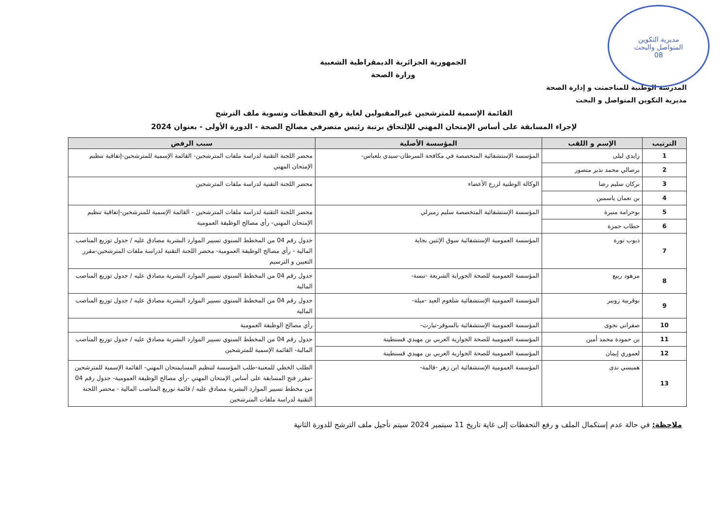مديرية التكوين
المتواصل والبحث
08
الجمهورية الجزائرية الديمقراطية الشعبية
وزارة الصحة
المدرسة الوطنية للمناجمنت و إدارة الصحة
مديرية التكوين المتواصل و البحث
القائمة الإسمية للمترشحين غيرالمقبولين لغاية رفع التحفظات وتسوية ملف الترشح
لإجراء المسابقة على أساس الإمتحان المهني للإلتحاق برتبة رئيس متصرفي مصالح الصحة - الدورة الأولى - بعنوان 2024
| الترتيب | الإسم و اللقب | المؤسسة الأصلية | سبب الرفض |
| --- | --- | --- | --- |
| 1 | زايدي ليلى | المؤسسة الإستشفائية المتخصصة في مكافحة السرطان-سيدي بلعباس- | محضر اللجنة التقنية لدراسة ملفات المترشحين- القائمة الإسمية للمترشحين-إتفاقية تنظيم الإمتحان المهني |
| 2 | برصالي محمد نذير منصور | | |
| 3 | بركان سليم رضا | الوكالة الوطنية لزرع الأعضاء | محضر اللجنة التقنية لدراسة ملفات المترشحين |
| 4 | بن نعمان ياسمين | | |
| 5 | بوحرامة منيرة | المؤسسة الإستشفائية المتخصصة سليم زميرلي | محضر اللجنة التقنية لدراسة ملفات المترشحين - القائمة الإسمية للمترشحين-إتفاقية تنظيم الإمتحان المهني- رأي مصالح الوظيفة العمومية |
| 6 | حطاب حمزة | | |
| 7 | دبوب نورة | المؤسسة العمومية الإستشفائية سوق الإثنين بجاية | جدول رقم 04 من المخطط السنوي تسيير الموارد البشرية مصادق عليه / جدول توزيع المناصب المالية - رأي مصالح الوظيفة العمومية- محضر اللجنة التقنية لدراسة ملفات المترشحين-مقرر التعيين و الترسيم |
| 8 | مزهود ربيع | المؤسسة العمومية للصحة الجوراية الشريعة -تبسة- | جدول رقم 04 من المخطط السنوي تسيير الموارد البشرية مصادق عليه / جدول توزيع المناصب المالية |
| 9 | بوقربية زوبير | المؤسسة العمومية الإستشفائية شلغوم العيد -ميلة- | جدول رقم 04 من المخطط السنوي تسيير الموارد البشرية مصادق عليه / جدول توزيع المناصب المالية |
| 10 | صفراني نجوى | المؤسسة العمومية الإستشفائية بالسوقر-تيارت- | رأي مصالح الوظيفة العمومية |
| 11 | بن حمودة محمد أمين | المؤسسة العمومية للصحة الجوارية العربي بن مهيدي قسنطينة | جدول رقم 04 من المخطط السنوي تسيير الموارد البشرية مصادق عليه / جدول توزيع المناصب المالية- القائمة الإسمية للمترشحين |
| 12 | لعموري إيمان | المؤسسة العمومية للصحة الجوارية العربي بن مهيدي قسنطينة | |
| 13 | هميسي ندى | المؤسسة العمومية الإستشفائية ابن زهر -قالمة- | الطلب الخطي للمعنية-طلب المؤسسة لتنظيم المسابمتحان المهني- القائمة الإسمية للمترشحين -مقرر فتح المسابقة على أساس الإمتحان المهني -رأي مصالح الوظيفة العمومية- جدول رقم 04 من مخطط تسيير الموارد البشرية مصادق عليه / قائمة توزيع المناصب المالية - محضر اللجنة التقنية لدراسة ملفات المترشحين |
ملاحظة: في حالة عدم إستكمال الملف و رفع التحفظات إلى غاية تاريخ 11 سبتمبر 2024 سيتم تأجيل ملف الترشح للدورة الثانية